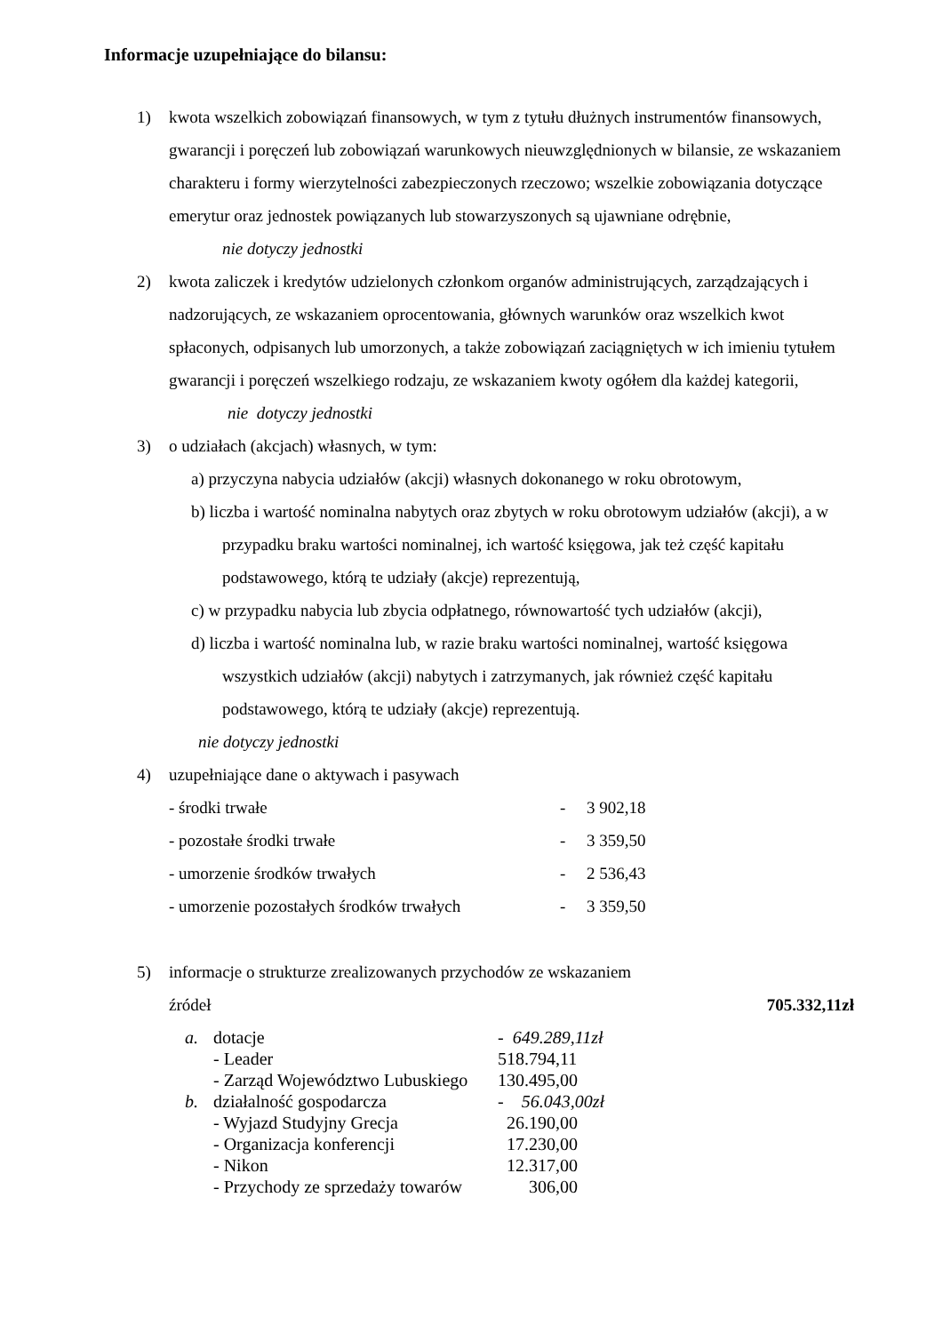Informacje uzupełniające do bilansu:
1) kwota wszelkich zobowiązań finansowych, w tym z tytułu dłużnych instrumentów finansowych, gwarancji i poręczeń lub zobowiązań warunkowych nieuwzględnionych w bilansie, ze wskazaniem charakteru i formy wierzytelności zabezpieczonych rzeczowo; wszelkie zobowiązania dotyczące emerytur oraz jednostek powiązanych lub stowarzyszonych są ujawniane odrębnie,
nie dotyczy jednostki
2) kwota zaliczek i kredytów udzielonych członkom organów administrujących, zarządzających i nadzorujących, ze wskazaniem oprocentowania, głównych warunków oraz wszelkich kwot spłaconych, odpisanych lub umorzonych, a także zobowiązań zaciągniętych w ich imieniu tytułem gwarancji i poręczeń wszelkiego rodzaju, ze wskazaniem kwoty ogółem dla każdej kategorii,
nie dotyczy jednostki
3) o udziałach (akcjach) własnych, w tym:
a) przyczyna nabycia udziałów (akcji) własnych dokonanego w roku obrotowym,
b) liczba i wartość nominalna nabytych oraz zbytych w roku obrotowym udziałów (akcji), a w przypadku braku wartości nominalnej, ich wartość księgowa, jak też część kapitału podstawowego, którą te udziały (akcje) reprezentują,
c) w przypadku nabycia lub zbycia odpłatnego, równowartość tych udziałów (akcji),
d) liczba i wartość nominalna lub, w razie braku wartości nominalnej, wartość księgowa wszystkich udziałów (akcji) nabytych i zatrzymanych, jak również część kapitału podstawowego, którą te udziały (akcje) reprezentują.
nie dotyczy jednostki
4) uzupełniające dane o aktywach i pasywach
| - środki trwałe | - | 3 902,18 |
| - pozostałe środki trwałe | - | 3 359,50 |
| - umorzenie środków trwałych | - | 2 536,43 |
| - umorzenie pozostałych środków trwałych | - | 3 359,50 |
5) informacje o strukturze zrealizowanych przychodów ze wskazaniem
źródeł 705.332,11zł
| a. | dotacje | - 649.289,11zł |
| | - Leader | 518.794,11 |
| | - Zarząd Województwo Lubuskiego | 130.495,00 |
| b. | działalność gospodarcza | - 56.043,00zł |
| | - Wyjazd Studyjny Grecja | 26.190,00 |
| | - Organizacja konferencji | 17.230,00 |
| | - Nikon | 12.317,00 |
| | - Przychody ze sprzedaży towarów | 306,00 |